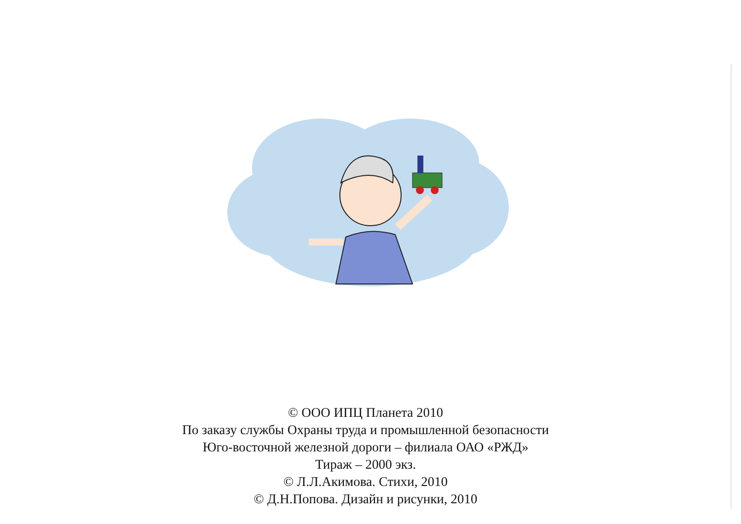© ООО ИПЦ Планета 2010
По заказу службы Охраны труда и промышленной безопасности
Юго-восточной железной дороги – филиала ОАО «РЖД»
Тираж – 2000 экз.
© Л.Л.Акимова. Стихи, 2010
© Д.Н.Попова. Дизайн и рисунки, 2010